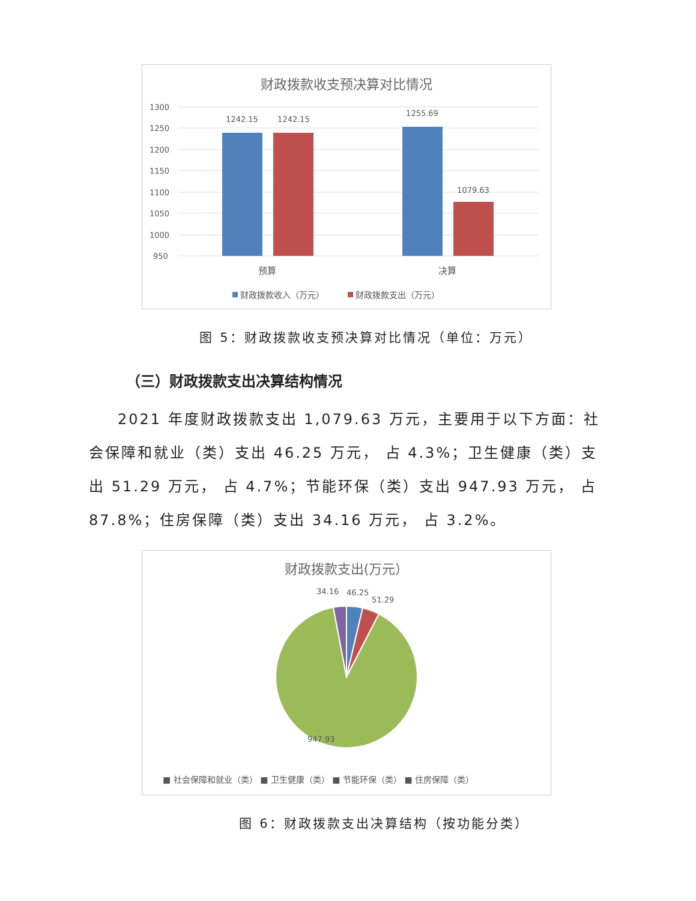财政拨款收支预决算对比情况
1300
1250
1200
1150
1100
1050
1000
950
1242.15
1242.15
1255.69
1079.63
预算
决算
财政拨款收入（万元）
财政拨款支出（万元）
图 5：财政拨款收支预决算对比情况（单位：万元）
（三）财政拨款支出决算结构情况
2021 年度财政拨款支出 1,079.63 万元，主要用于以下方面：社会保障和就业（类）支出 46.25 万元， 占 4.3%；卫生健康（类）支出 51.29 万元， 占 4.7%；节能环保（类）支出 947.93 万元， 占 87.8%；住房保障（类）支出 34.16 万元， 占 3.2%。
财政拨款支出(万元）
34.16
46.25
51.29
947.93
■ 社会保障和就业（类） ■ 卫生健康（类） ■ 节能环保（类） ■ 住房保障（类）
图 6：财政拨款支出决算结构（按功能分类）